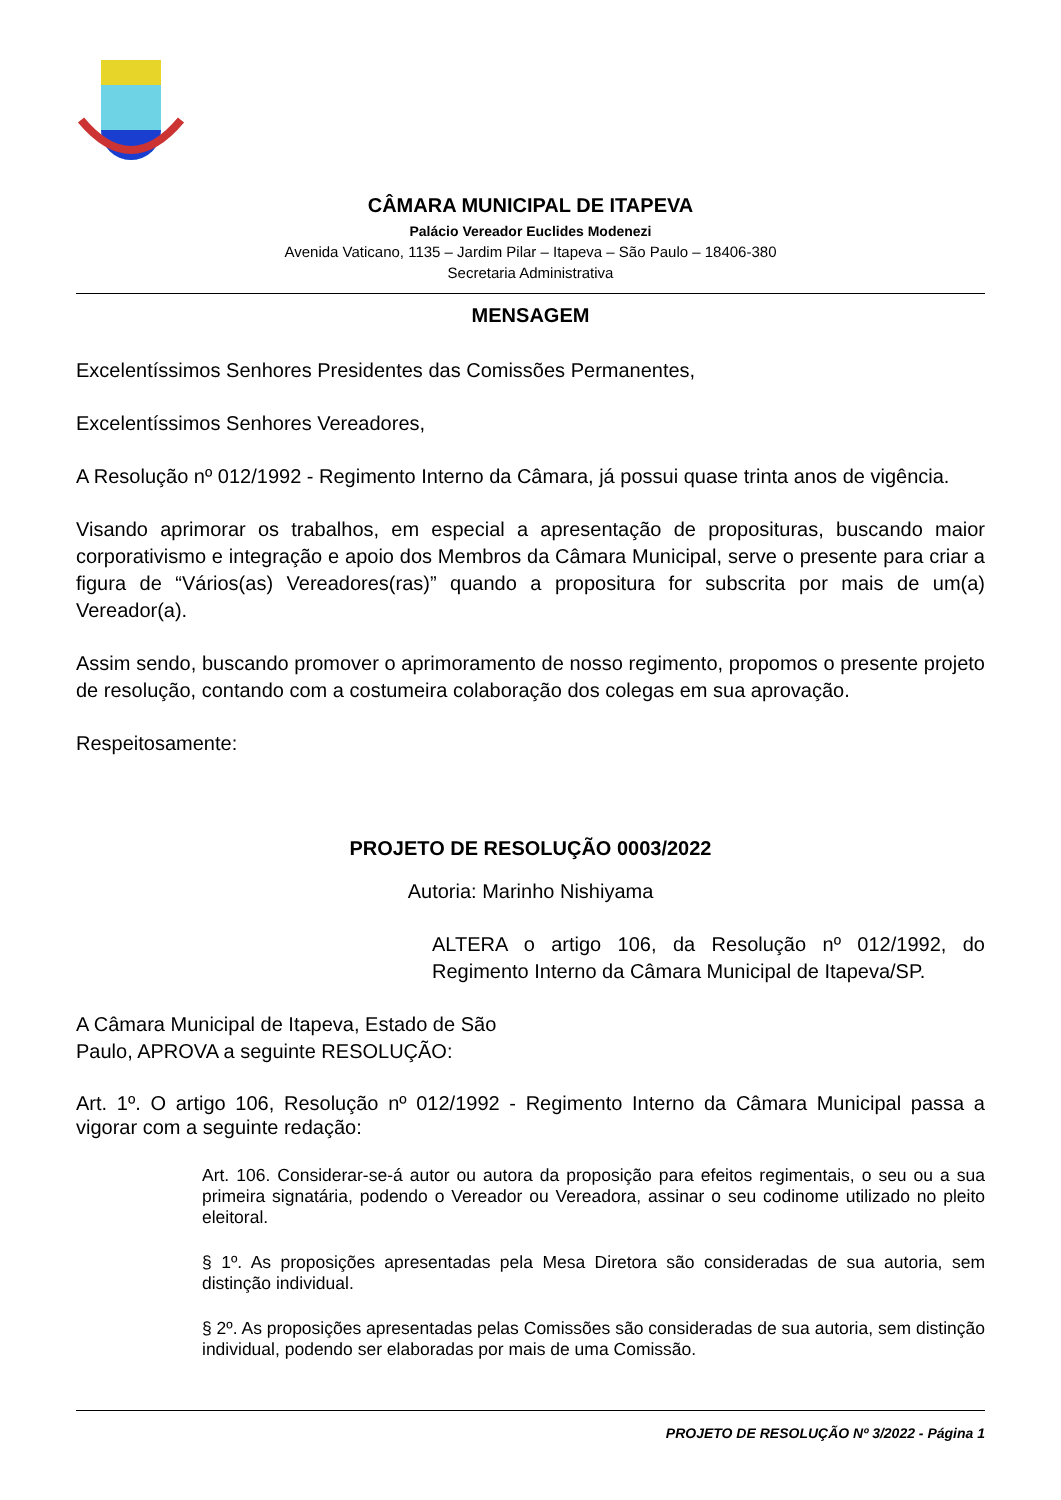CÂMARA MUNICIPAL DE ITAPEVA
Palácio Vereador Euclides Modenezi
Avenida Vaticano, 1135 – Jardim Pilar – Itapeva – São Paulo – 18406-380
Secretaria Administrativa
MENSAGEM
Excelentíssimos Senhores Presidentes das Comissões Permanentes,
Excelentíssimos Senhores Vereadores,
A Resolução nº 012/1992 - Regimento Interno da Câmara, já possui quase trinta anos de vigência.
Visando aprimorar os trabalhos, em especial a apresentação de proposituras, buscando maior corporativismo e integração e apoio dos Membros da Câmara Municipal, serve o presente para criar a figura de “Vários(as) Vereadores(ras)” quando a propositura for subscrita por mais de um(a) Vereador(a).
Assim sendo, buscando promover o aprimoramento de nosso regimento, propomos o presente projeto de resolução, contando com a costumeira colaboração dos colegas em sua aprovação.
Respeitosamente:
PROJETO DE RESOLUÇÃO 0003/2022
Autoria: Marinho Nishiyama
ALTERA o artigo 106, da Resolução nº 012/1992, do Regimento Interno da Câmara Municipal de Itapeva/SP.
A Câmara Municipal de Itapeva, Estado de São
Paulo, APROVA a seguinte RESOLUÇÃO:
Art. 1º. O artigo 106, Resolução nº 012/1992 - Regimento Interno da Câmara Municipal passa a vigorar com a seguinte redação:
Art. 106. Considerar-se-á autor ou autora da proposição para efeitos regimentais, o seu ou a sua primeira signatária, podendo o Vereador ou Vereadora, assinar o seu codinome utilizado no pleito eleitoral.
§ 1º. As proposições apresentadas pela Mesa Diretora são consideradas de sua autoria, sem distinção individual.
§ 2º. As proposições apresentadas pelas Comissões são consideradas de sua autoria, sem distinção individual, podendo ser elaboradas por mais de uma Comissão.
PROJETO DE RESOLUÇÃO Nº 3/2022 - Página 1